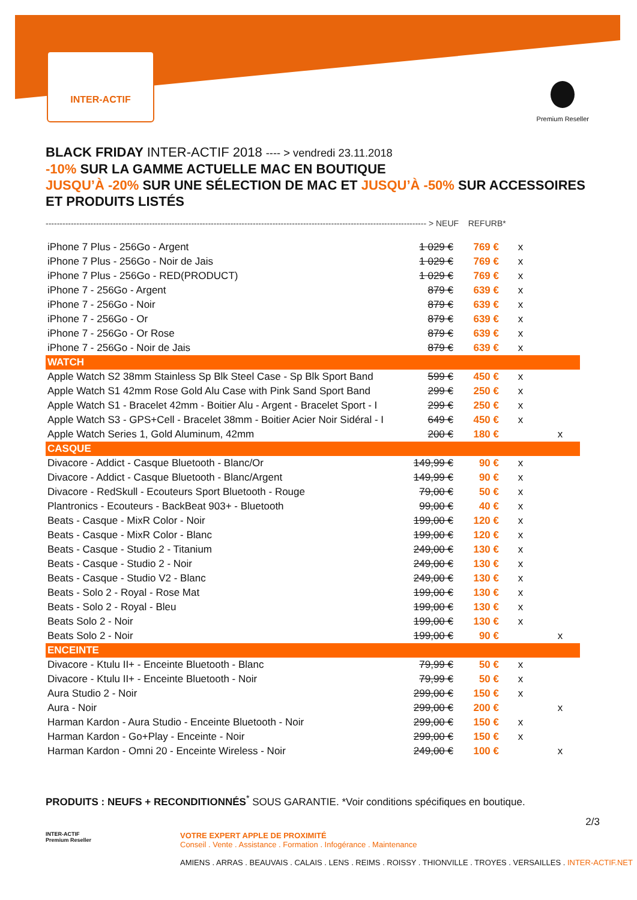INTER-ACTIF
Premium Reseller
BLACK FRIDAY INTER-ACTIF 2018 ---- > vendredi 23.11.2018
-10% SUR LA GAMME ACTUELLE MAC EN BOUTIQUE
JUSQU’À -20% SUR UNE SÉLECTION DE MAC ET JUSQU’À -50% SUR ACCESSOIRES ET PRODUITS LISTÉS
---------------------------------------------------------------------------------------------------------------------------------------- > NEUF REFURB*
| iPhone 7 Plus - 256Go - Argent | 1 029 € | 769 € | x | |
| iPhone 7 Plus - 256Go - Noir de Jais | 1 029 € | 769 € | x | |
| iPhone 7 Plus - 256Go - RED(PRODUCT) | 1 029 € | 769 € | x | |
| iPhone 7 - 256Go - Argent | 879 € | 639 € | x | |
| iPhone 7 - 256Go - Noir | 879 € | 639 € | x | |
| iPhone 7 - 256Go - Or | 879 € | 639 € | x | |
| iPhone 7 - 256Go - Or Rose | 879 € | 639 € | x | |
| iPhone 7 - 256Go - Noir de Jais | 879 € | 639 € | x | |
| WATCH | | | | |
| Apple Watch S2 38mm Stainless Sp Blk Steel Case - Sp Blk Sport Band | 599 € | 450 € | x | |
| Apple Watch S1 42mm Rose Gold Alu Case with Pink Sand Sport Band | 299 € | 250 € | x | |
| Apple Watch S1 - Bracelet 42mm - Boitier Alu - Argent - Bracelet Sport - I | 299 € | 250 € | x | |
| Apple Watch S3 - GPS+Cell - Bracelet 38mm - Boitier Acier Noir Sidéral - I | 649 € | 450 € | x | |
| Apple Watch Series 1, Gold Aluminum, 42mm | 200 € | 180 € | | x |
| CASQUE | | | | |
| Divacore - Addict - Casque Bluetooth - Blanc/Or | 149,99 € | 90 € | x | |
| Divacore - Addict - Casque Bluetooth - Blanc/Argent | 149,99 € | 90 € | x | |
| Divacore - RedSkull - Ecouteurs Sport Bluetooth - Rouge | 79,00 € | 50 € | x | |
| Plantronics - Ecouteurs - BackBeat 903+ - Bluetooth | 99,00 € | 40 € | x | |
| Beats - Casque - MixR Color - Noir | 199,00 € | 120 € | x | |
| Beats - Casque - MixR Color - Blanc | 199,00 € | 120 € | x | |
| Beats - Casque - Studio 2 - Titanium | 249,00 € | 130 € | x | |
| Beats - Casque - Studio 2 - Noir | 249,00 € | 130 € | x | |
| Beats - Casque - Studio V2 - Blanc | 249,00 € | 130 € | x | |
| Beats - Solo 2 - Royal - Rose Mat | 199,00 € | 130 € | x | |
| Beats - Solo 2 - Royal - Bleu | 199,00 € | 130 € | x | |
| Beats Solo 2 - Noir | 199,00 € | 130 € | x | |
| Beats Solo 2 - Noir | 199,00 € | 90 € | | x |
| ENCEINTE | | | | |
| Divacore - Ktulu II+ - Enceinte Bluetooth - Blanc | 79,99 € | 50 € | x | |
| Divacore - Ktulu II+ - Enceinte Bluetooth - Noir | 79,99 € | 50 € | x | |
| Aura Studio 2 - Noir | 299,00 € | 150 € | x | |
| Aura - Noir | 299,00 € | 200 € | | x |
| Harman Kardon - Aura Studio - Enceinte Bluetooth - Noir | 299,00 € | 150 € | x | |
| Harman Kardon - Go+Play - Enceinte - Noir | 299,00 € | 150 € | x | |
| Harman Kardon - Omni 20 - Enceinte Wireless - Noir | 249,00 € | 100 € | | x |
PRODUITS : NEUFS + RECONDITIONNÉS<sup>*</sup> SOUS GARANTIE. *Voir conditions spécifiques en boutique.
2/3
INTER-ACTIF
Premium Reseller
VOTRE EXPERT APPLE DE PROXIMITÉ
Conseil . Vente . Assistance . Formation . Infogérance . Maintenance
AMIENS . ARRAS . BEAUVAIS . CALAIS . LENS . REIMS . ROISSY . THIONVILLE . TROYES . VERSAILLES . INTER-ACTIF.NET